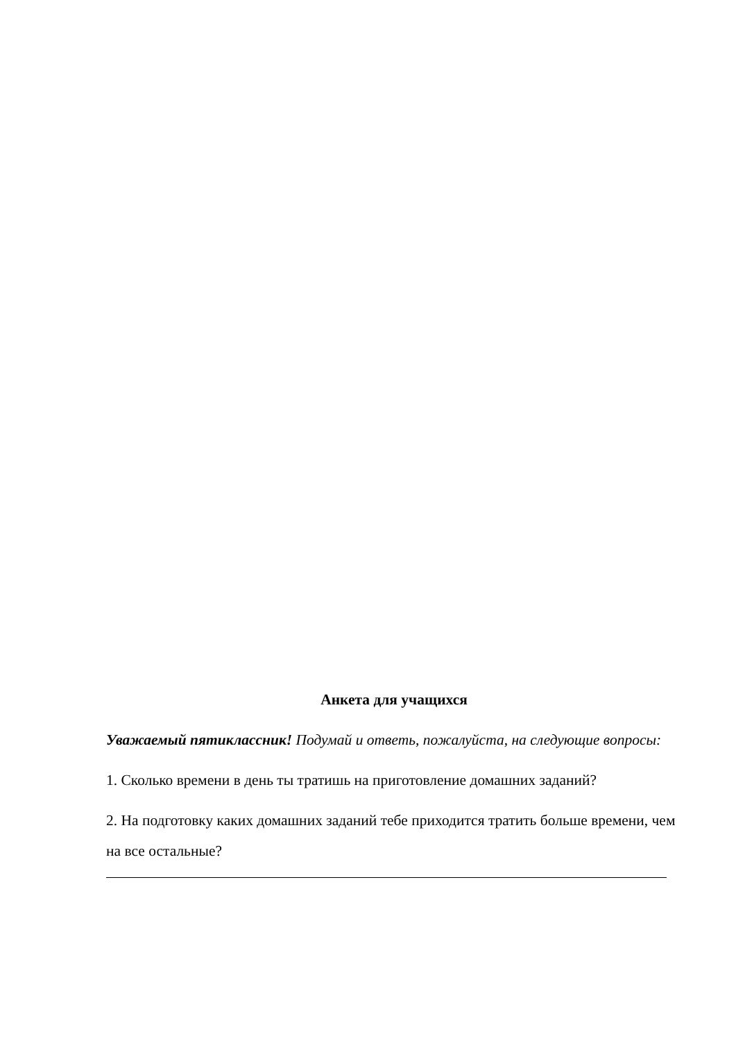Анкета для учащихся
Уважаемый пятиклассник! Подумай и ответь, пожалуйста, на следующие вопросы:
1. Сколько времени в день ты тратишь на приготовление домашних заданий?
2. На подготовку каких домашних заданий тебе приходится тратить больше времени, чем на все остальные?